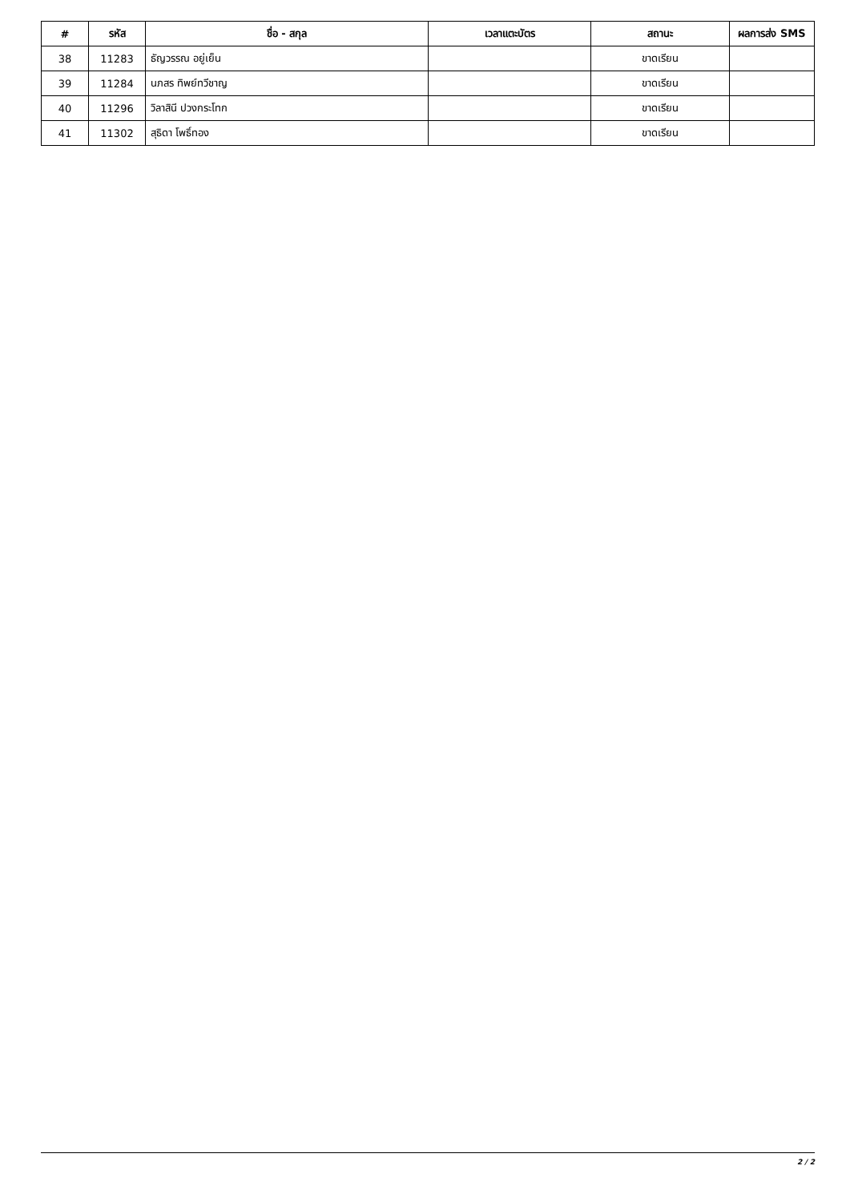| # | รหัส | ชื่อ - สกุล | เวลาแตะบัตร | สถานะ | ผลการส่ง SMS |
| --- | --- | --- | --- | --- | --- |
| 38 | 11283 | ธัญวรรณ อยู่เย็น | | ขาดเรียน | |
| 39 | 11284 | นภสร ทิพย์ทวีชาญ | | ขาดเรียน | |
| 40 | 11296 | วิลาสินี ปวงกระโทก | | ขาดเรียน | |
| 41 | 11302 | สุธิดา โพธิ์ทอง | | ขาดเรียน | |
2 / 2